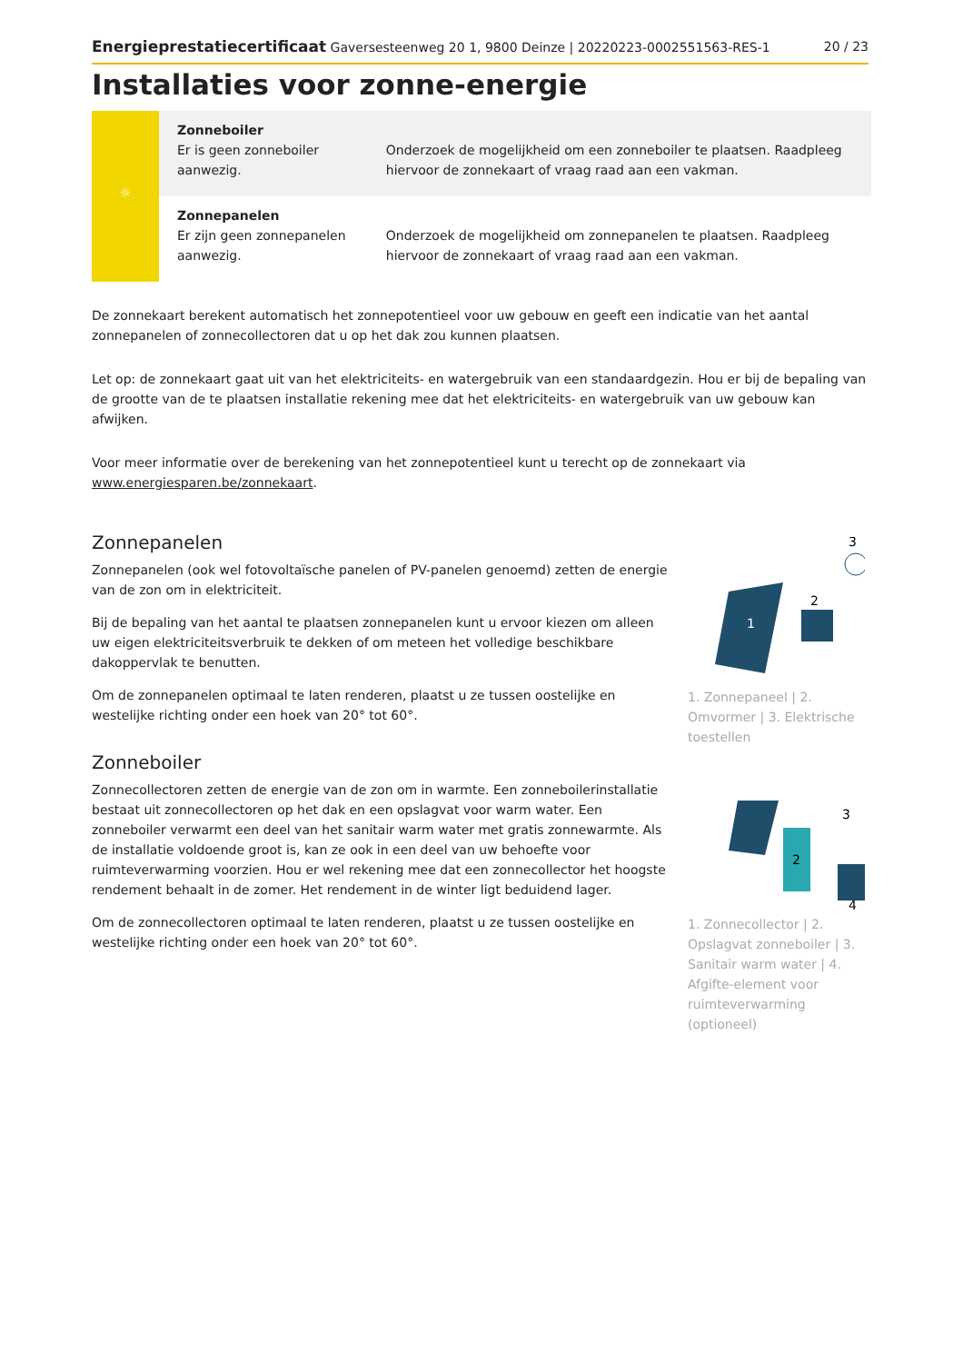Energieprestatiecertificaat Gaversesteenweg 20 1, 9800 Deinze | 20220223-0002551563-RES-1 20 / 23
Installaties voor zonne-energie
| ☼ | Zonneboiler Er is geen zonneboiler aanwezig. | Onderzoek de mogelijkheid om een zonneboiler te plaatsen. Raadpleeg hiervoor de zonnekaart of vraag raad aan een vakman. |
| | Zonnepanelen Er zijn geen zonnepanelen aanwezig. | Onderzoek de mogelijkheid om zonnepanelen te plaatsen. Raadpleeg hiervoor de zonnekaart of vraag raad aan een vakman. |
De zonnekaart berekent automatisch het zonnepotentieel voor uw gebouw en geeft een indicatie van het aantal zonnepanelen of zonnecollectoren dat u op het dak zou kunnen plaatsen.
Let op: de zonnekaart gaat uit van het elektriciteits- en watergebruik van een standaardgezin. Hou er bij de bepaling van de grootte van de te plaatsen installatie rekening mee dat het elektriciteits- en watergebruik van uw gebouw kan afwijken.
Voor meer informatie over de berekening van het zonnepotentieel kunt u terecht op de zonnekaart via www.energiesparen.be/zonnekaart.
Zonnepanelen
Zonnepanelen (ook wel fotovoltaïsche panelen of PV-panelen genoemd) zetten de energie van de zon om in elektriciteit.
Bij de bepaling van het aantal te plaatsen zonnepanelen kunt u ervoor kiezen om alleen uw eigen elektriciteitsverbruik te dekken of om meteen het volledige beschikbare dakoppervlak te benutten.
Om de zonnepanelen optimaal te laten renderen, plaatst u ze tussen oostelijke en westelijke richting onder een hoek van 20° tot 60°.
Zonneboiler
Zonnecollectoren zetten de energie van de zon om in warmte. Een zonneboilerinstallatie bestaat uit zonnecollectoren op het dak en een opslagvat voor warm water. Een zonneboiler verwarmt een deel van het sanitair warm water met gratis zonnewarmte. Als de installatie voldoende groot is, kan ze ook in een deel van uw behoefte voor ruimteverwarming voorzien. Hou er wel rekening mee dat een zonnecollector het hoogste rendement behaalt in de zomer. Het rendement in de winter ligt beduidend lager.
Om de zonnecollectoren optimaal te laten renderen, plaatst u ze tussen oostelijke en westelijke richting onder een hoek van 20° tot 60°.
1
2
3
1. Zonnepaneel | 2. Omvormer | 3. Elektrische toestellen
2
3
4
1. Zonnecollector | 2. Opslagvat zonneboiler | 3. Sanitair warm water | 4. Afgifte-element voor ruimteverwarming (optioneel)